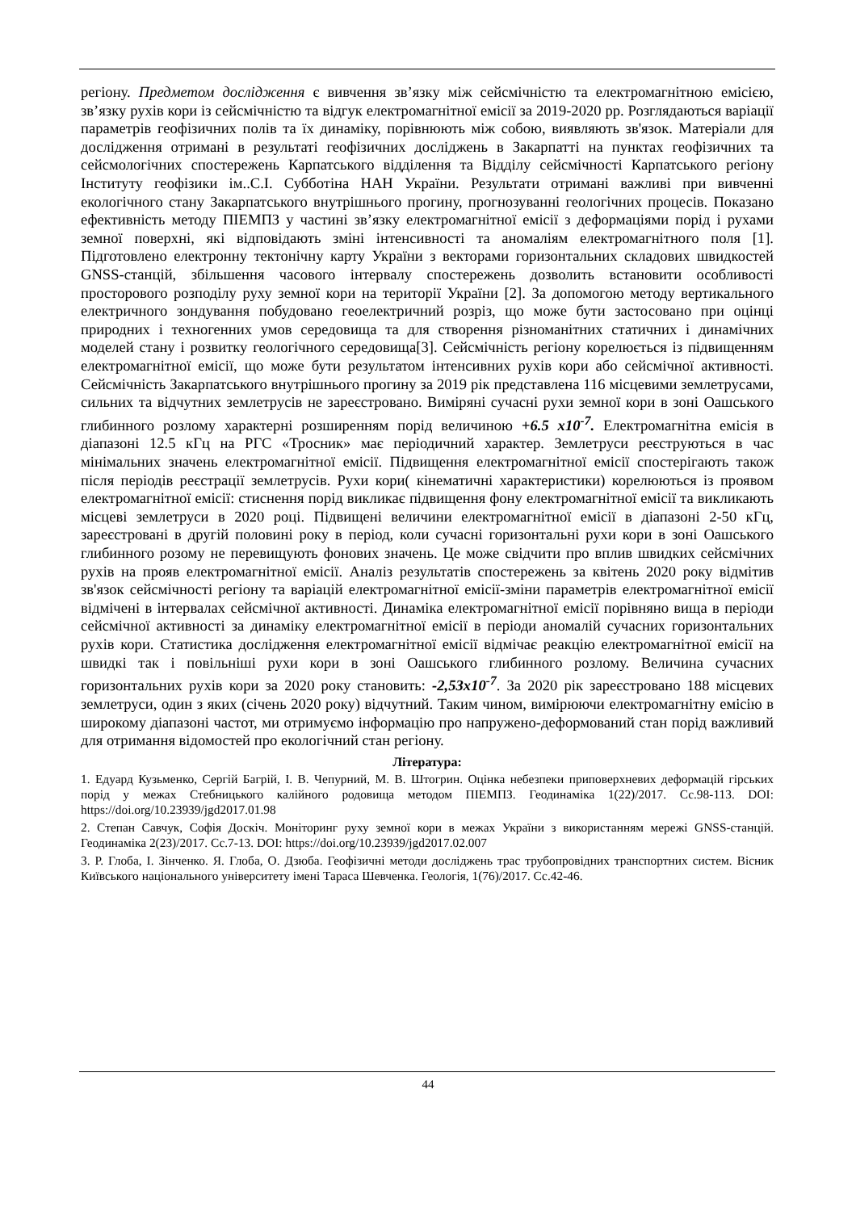регіону. Предметом дослідження є вивчення зв’язку між сейсмічністю та електромагнітною емісією, зв’язку рухів кори із сейсмічністю та відгук електромагнітної емісії за 2019-2020 рр. Розглядаються варіації параметрів геофізичних полів та їх динаміку, порівнюють між собою, виявляють зв'язок. Матеріали для дослідження отримані в результаті геофізичних досліджень в Закарпатті на пунктах геофізичних та сейсмологічних спостережень Карпатського відділення та Відділу сейсмічності Карпатського регіону Інституту геофізики ім..С.І. Субботіна НАН України. Результати отримані важливі при вивченні екологічного стану Закарпатського внутрішнього прогину, прогнозуванні геологічних процесів. Показано ефективність методу ПІЕМПЗ у частині зв’язку електромагнітної емісії з деформаціями порід і рухами земної поверхні, які відповідають зміні інтенсивності та аномаліям електромагнітного поля [1]. Підготовлено електронну тектонічну карту України з векторами горизонтальних складових швидкостей GNSS-станцій, збільшення часового інтервалу спостережень дозволить встановити особливості просторового розподілу руху земної кори на території України [2]. За допомогою методу вертикального електричного зондування побудовано геоелектричний розріз, що може бути застосовано при оцінці природних і техногенних умов середовища та для створення різноманітних статичних і динамічних моделей стану і розвитку геологічного середовища[3]. Сейсмічність регіону корелюється із підвищенням електромагнітної емісії, що може бути результатом інтенсивних рухів кори або сейсмічної активності. Сейсмічність Закарпатського внутрішнього прогину за 2019 рік представлена 116 місцевими землетрусами, сильних та відчутних землетрусів не зареєстровано. Виміряні сучасні рухи земної кори в зоні Оашського глибинного розлому характерні розширенням порід величиною +6.5 x10<sup>-7</sup>. Електромагнітна емісія в діапазоні 12.5 кГц на РГС «Тросник» має періодичний характер. Землетруси реєструються в час мінімальних значень електромагнітної емісії. Підвищення електромагнітної емісії спостерігають також після періодів реєстрації землетрусів. Рухи кори( кінематичні характеристики) корелюються із проявом електромагнітної емісії: стиснення порід викликає підвищення фону електромагнітної емісії та викликають місцеві землетруси в 2020 році. Підвищені величини електромагнітної емісії в діапазоні 2-50 кГц, зареєстровані в другій половині року в період, коли сучасні горизонтальні рухи кори в зоні Оашського глибинного розому не перевищують фонових значень. Це може свідчити про вплив швидких сейсмічних рухів на прояв електромагнітної емісії. Аналіз результатів спостережень за квітень 2020 року відмітив зв'язок сейсмічності регіону та варіацій електромагнітної емісії-зміни параметрів електромагнітної емісії відмічені в інтервалах сейсмічної активності. Динаміка електромагнітної емісії порівняно вища в періоди сейсмічної активності за динаміку електромагнітної емісії в періоди аномалій сучасних горизонтальних рухів кори. Статистика дослідження електромагнітної емісії відмічає реакцію електромагнітної емісії на швидкі так і повільніші рухи кори в зоні Оашського глибинного розлому. Величина сучасних горизонтальних рухів кори за 2020 року становить: -2,53x10<sup>-7</sup>. За 2020 рік зареєстровано 188 місцевих землетруси, один з яких (січень 2020 року) відчутний. Таким чином, вимірюючи електромагнітну емісію в широкому діапазоні частот, ми отримуємо інформацію про напружено-деформований стан порід важливий для отримання відомостей про екологічний стан регіону.
Література:
1. Едуард Кузьменко, Сергій Багрій, І. В. Чепурний, М. В. Штогрин. Оцінка небезпеки приповерхневих деформацій гірських порід у межах Стебницького калійного родовища методом ПІЕМПЗ. Геодинаміка 1(22)/2017. Сс.98-113. DOI: https://doi.org/10.23939/jgd2017.01.98
2. Степан Савчук, Софія Доскіч. Моніторинг руху земної кори в межах України з використанням мережі GNSS-станцій. Геодинаміка 2(23)/2017. Сс.7-13. DOI: https://doi.org/10.23939/jgd2017.02.007
3. Р. Глоба, І. Зінченко. Я. Глоба, О. Дзюба. Геофізичні методи досліджень трас трубопровідних транспортних систем. Вісник Київського національного університету імені Тараса Шевченка. Геологія, 1(76)/2017. Сс.42-46.
44